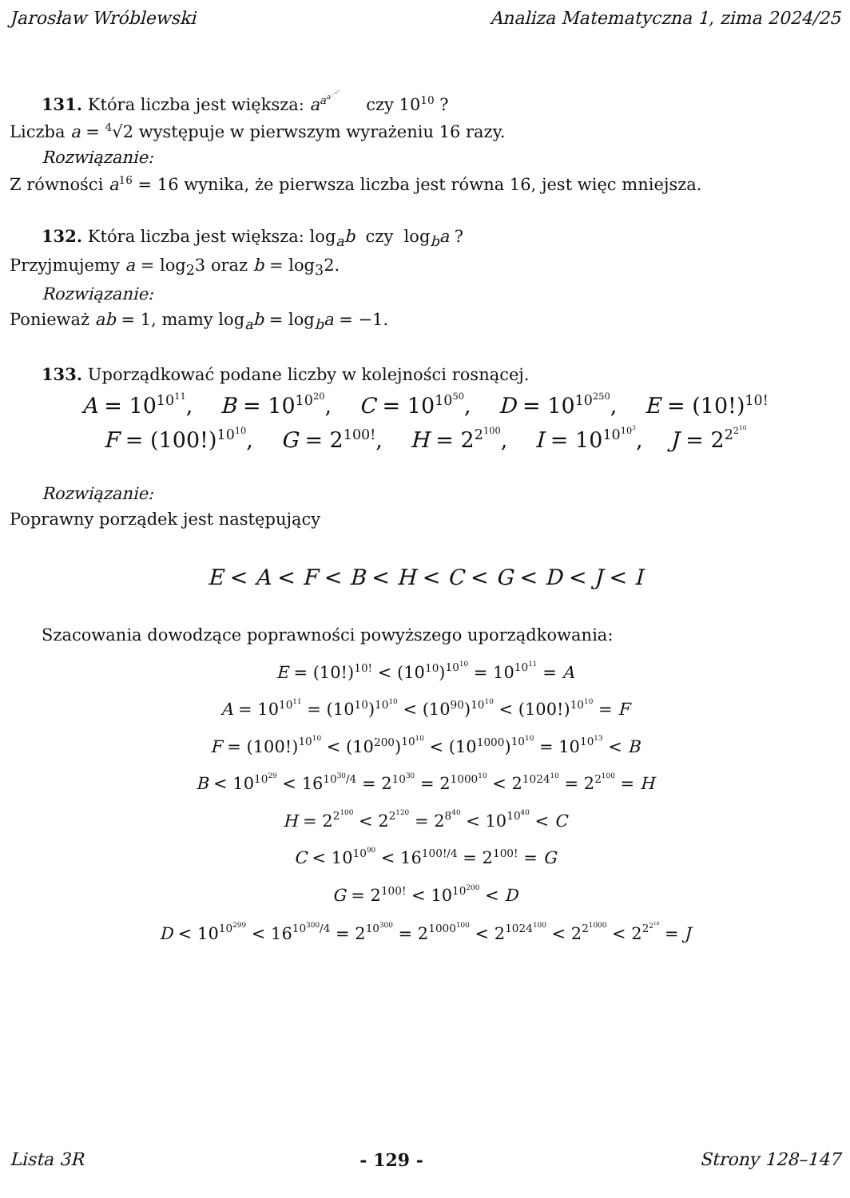Jarosław Wróblewski Analiza Matematyczna 1, zima 2024/25
131. Która liczba jest większa: a<sup>a<sup>a<sup>⋰<sup>a<sup>16</sup></sup></sup></sup></sup> czy 10<sup>10</sup> ?
Liczba a = <sup>4</sup>√2 występuje w pierwszym wyrażeniu 16 razy.
Rozwiązanie:
Z równości a<sup>16</sup> = 16 wynika, że pierwsza liczba jest równa 16, jest więc mniejsza.
132. Która liczba jest większa: log<sub>a</sub>b czy log<sub>b</sub>a ?
Przyjmujemy a = log<sub>2</sub>3 oraz b = log<sub>3</sub>2.
Rozwiązanie:
Ponieważ ab = 1, mamy log<sub>a</sub>b = log<sub>b</sub>a = −1.
133. Uporządkować podane liczby w kolejności rosnącej.
A = 10<sup>10<sup>11</sup></sup>, B = 10<sup>10<sup>20</sup></sup>, C = 10<sup>10<sup>50</sup></sup>, D = 10<sup>10<sup>250</sup></sup>, E = (10!)<sup>10!</sup>
F = (100!)<sup>10<sup>10</sup></sup>, G = 2<sup>100!</sup>, H = 2<sup>2<sup>100</sup></sup>, I = 10<sup>10<sup>10<sup>3</sup></sup></sup>, J = 2<sup>2<sup>2<sup>10</sup></sup></sup>
Rozwiązanie:
Poprawny porządek jest następujący
E < A < F < B < H < C < G < D < J < I
Szacowania dowodzące poprawności powyższego uporządkowania:
E = (10!)<sup>10!</sup> < (10<sup>10</sup>)<sup>10<sup>10</sup></sup> = 10<sup>10<sup>11</sup></sup> = A
A = 10<sup>10<sup>11</sup></sup> = (10<sup>10</sup>)<sup>10<sup>10</sup></sup> < (10<sup>90</sup>)<sup>10<sup>10</sup></sup> < (100!)<sup>10<sup>10</sup></sup> = F
F = (100!)<sup>10<sup>10</sup></sup> < (10<sup>200</sup>)<sup>10<sup>10</sup></sup> < (10<sup>1000</sup>)<sup>10<sup>10</sup></sup> = 10<sup>10<sup>13</sup></sup> < B
B < 10<sup>10<sup>29</sup></sup> < 16<sup>10<sup>30</sup>/4</sup> = 2<sup>10<sup>30</sup></sup> = 2<sup>1000<sup>10</sup></sup> < 2<sup>1024<sup>10</sup></sup> = 2<sup>2<sup>100</sup></sup> = H
H = 2<sup>2<sup>100</sup></sup> < 2<sup>2<sup>120</sup></sup> = 2<sup>8<sup>40</sup></sup> < 10<sup>10<sup>40</sup></sup> < C
C < 10<sup>10<sup>90</sup></sup> < 16<sup>100!/4</sup> = 2<sup>100!</sup> = G
G = 2<sup>100!</sup> < 10<sup>10<sup>200</sup></sup> < D
D < 10<sup>10<sup>299</sup></sup> < 16<sup>10<sup>300</sup>/4</sup> = 2<sup>10<sup>300</sup></sup> = 2<sup>1000<sup>100</sup></sup> < 2<sup>1024<sup>100</sup></sup> < 2<sup>2<sup>1000</sup></sup> < 2<sup>2<sup>2<sup>10</sup></sup></sup> = J
Lista 3R - 129 - Strony 128–147